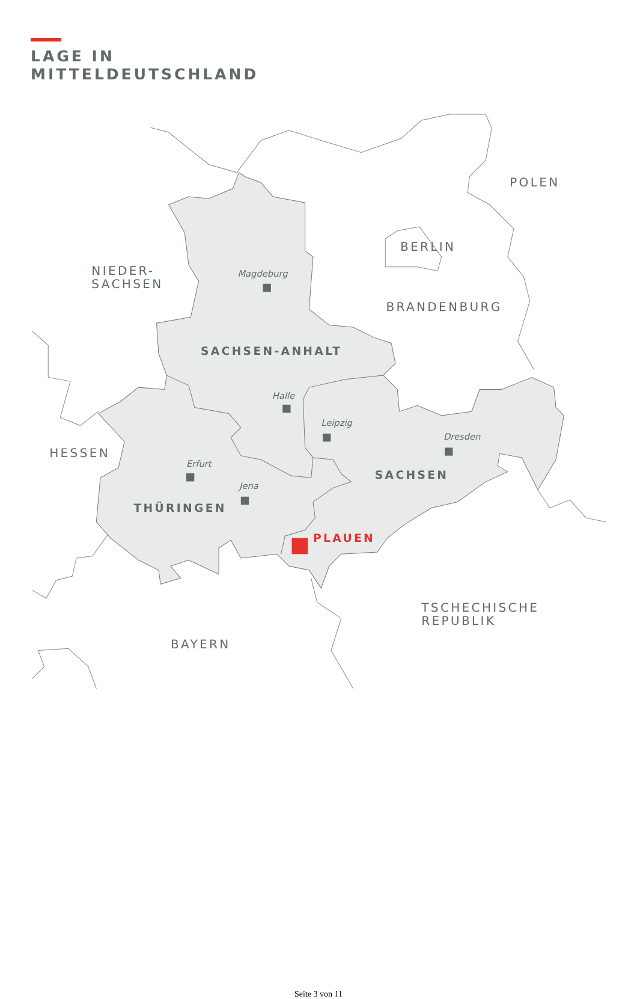LAGE IN
MITTELDEUTSCHLAND
POLEN
NIEDER-
SACHSEN
BERLIN
BRANDENBURG
HESSEN
TSCHECHISCHE
REPUBLIK
BAYERN
SACHSEN-ANHALT
SACHSEN
THÜRINGEN
PLAUEN
Magdeburg
Halle
Leipzig
Dresden
Erfurt
Jena
Seite 3 von 11